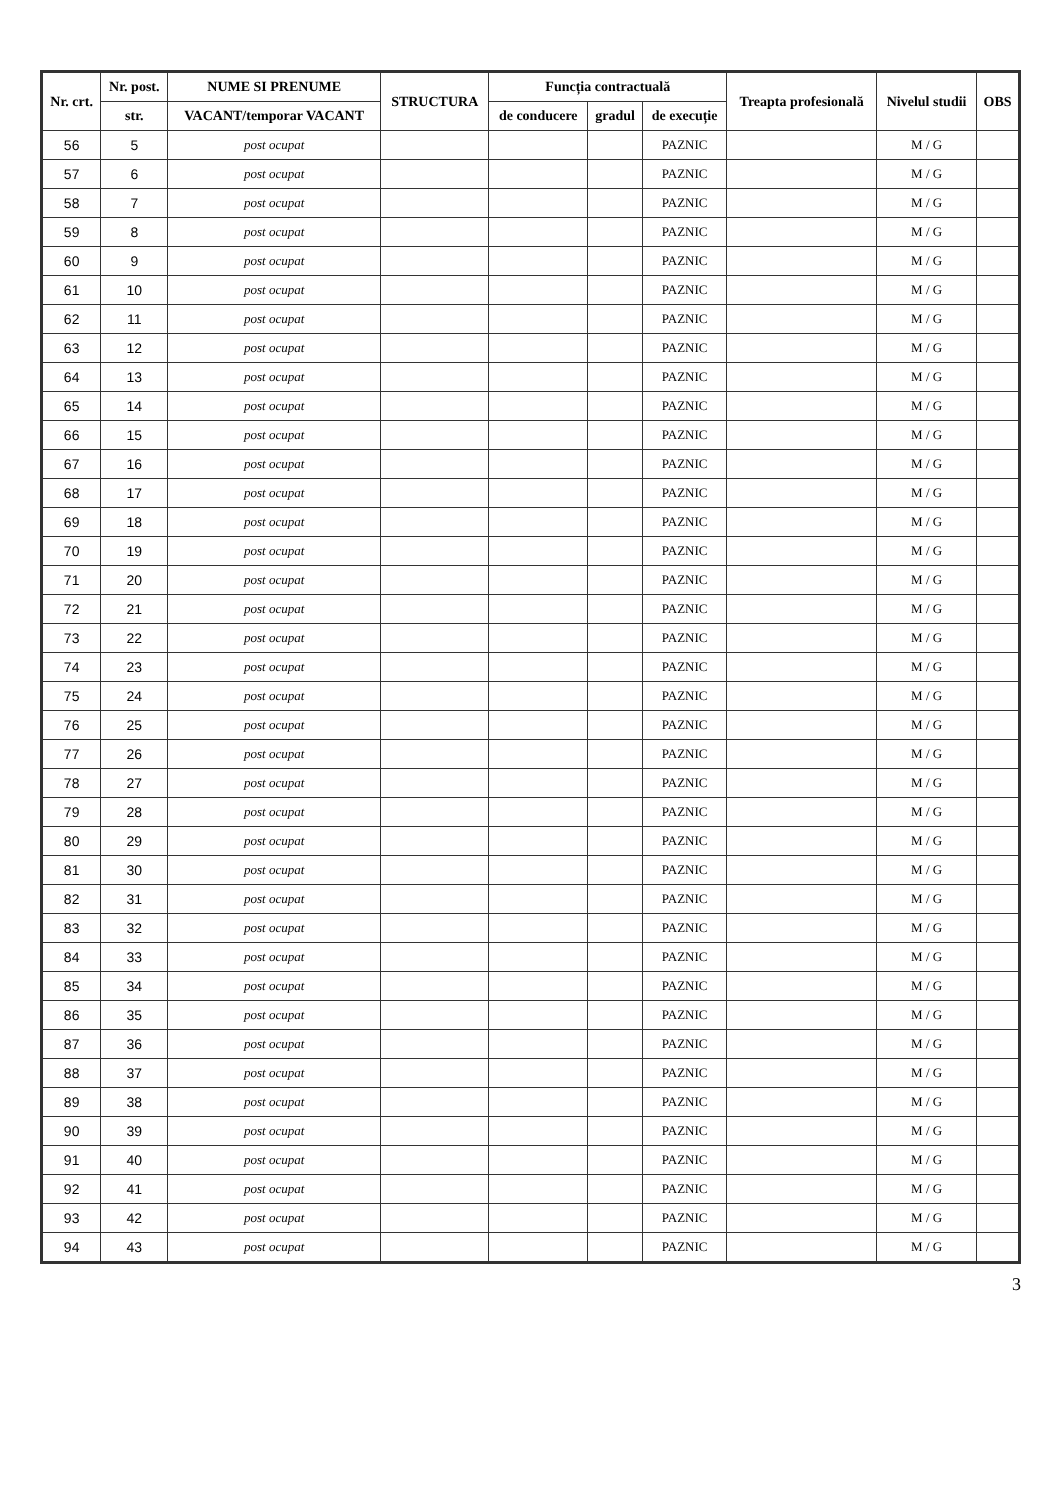| Nr. crt. | Nr. post. | NUME SI PRENUME | STRUCTURA | Funcția contractuală | | | Treapta profesională | Nivelul studii | OBS |
| --- | --- | --- | --- | --- | --- | --- | --- | --- | --- |
| | str. | VACANT/temporar VACANT | | de conducere | gradul | de execuție | | | |
| 56 | 5 | post ocupat | | | | PAZNIC | | M / G | |
| 57 | 6 | post ocupat | | | | PAZNIC | | M / G | |
| 58 | 7 | post ocupat | | | | PAZNIC | | M / G | |
| 59 | 8 | post ocupat | | | | PAZNIC | | M / G | |
| 60 | 9 | post ocupat | | | | PAZNIC | | M / G | |
| 61 | 10 | post ocupat | | | | PAZNIC | | M / G | |
| 62 | 11 | post ocupat | | | | PAZNIC | | M / G | |
| 63 | 12 | post ocupat | | | | PAZNIC | | M / G | |
| 64 | 13 | post ocupat | | | | PAZNIC | | M / G | |
| 65 | 14 | post ocupat | | | | PAZNIC | | M / G | |
| 66 | 15 | post ocupat | | | | PAZNIC | | M / G | |
| 67 | 16 | post ocupat | | | | PAZNIC | | M / G | |
| 68 | 17 | post ocupat | | | | PAZNIC | | M / G | |
| 69 | 18 | post ocupat | | | | PAZNIC | | M / G | |
| 70 | 19 | post ocupat | | | | PAZNIC | | M / G | |
| 71 | 20 | post ocupat | | | | PAZNIC | | M / G | |
| 72 | 21 | post ocupat | | | | PAZNIC | | M / G | |
| 73 | 22 | post ocupat | | | | PAZNIC | | M / G | |
| 74 | 23 | post ocupat | | | | PAZNIC | | M / G | |
| 75 | 24 | post ocupat | | | | PAZNIC | | M / G | |
| 76 | 25 | post ocupat | | | | PAZNIC | | M / G | |
| 77 | 26 | post ocupat | | | | PAZNIC | | M / G | |
| 78 | 27 | post ocupat | | | | PAZNIC | | M / G | |
| 79 | 28 | post ocupat | | | | PAZNIC | | M / G | |
| 80 | 29 | post ocupat | | | | PAZNIC | | M / G | |
| 81 | 30 | post ocupat | | | | PAZNIC | | M / G | |
| 82 | 31 | post ocupat | | | | PAZNIC | | M / G | |
| 83 | 32 | post ocupat | | | | PAZNIC | | M / G | |
| 84 | 33 | post ocupat | | | | PAZNIC | | M / G | |
| 85 | 34 | post ocupat | | | | PAZNIC | | M / G | |
| 86 | 35 | post ocupat | | | | PAZNIC | | M / G | |
| 87 | 36 | post ocupat | | | | PAZNIC | | M / G | |
| 88 | 37 | post ocupat | | | | PAZNIC | | M / G | |
| 89 | 38 | post ocupat | | | | PAZNIC | | M / G | |
| 90 | 39 | post ocupat | | | | PAZNIC | | M / G | |
| 91 | 40 | post ocupat | | | | PAZNIC | | M / G | |
| 92 | 41 | post ocupat | | | | PAZNIC | | M / G | |
| 93 | 42 | post ocupat | | | | PAZNIC | | M / G | |
| 94 | 43 | post ocupat | | | | PAZNIC | | M / G | |
3